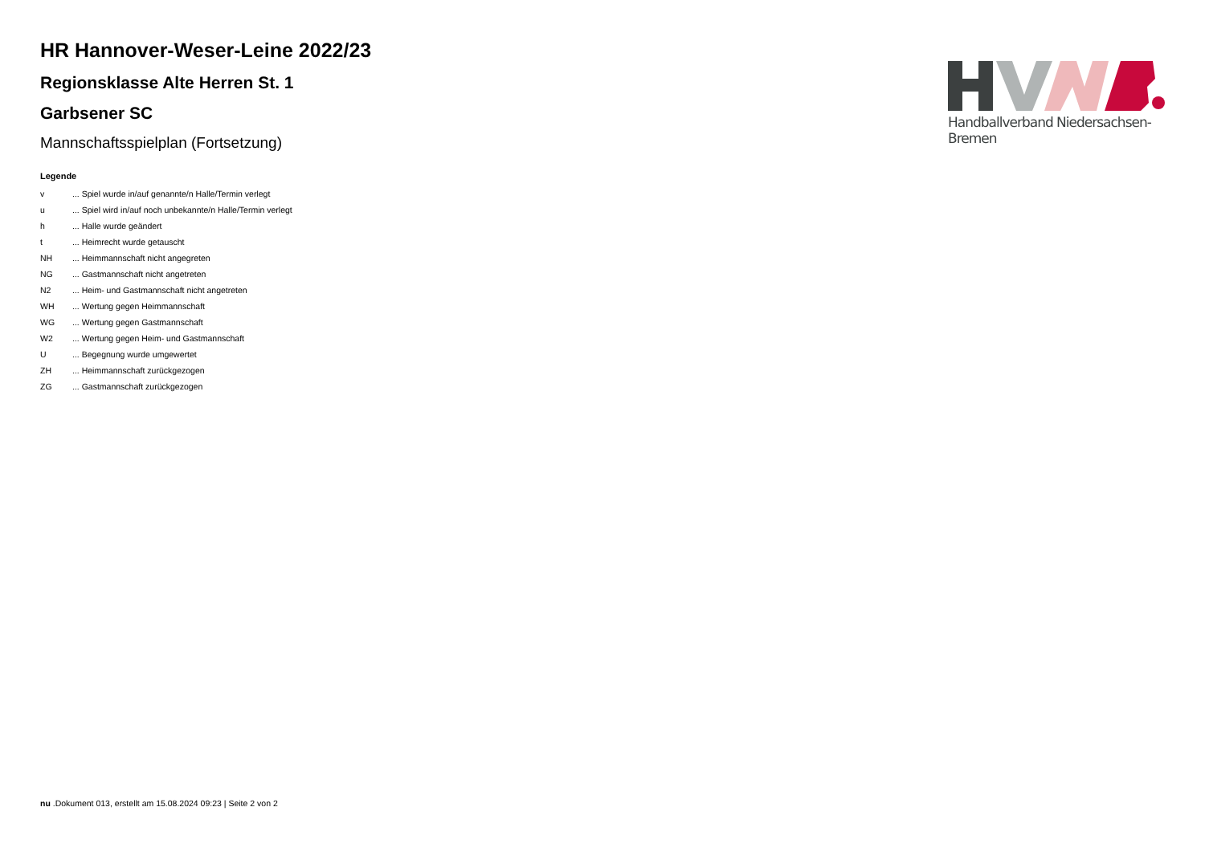HR Hannover-Weser-Leine 2022/23
Regionsklasse Alte Herren St. 1
Garbsener SC
Mannschaftsspielplan (Fortsetzung)
Legende
| v | ... Spiel wurde in/auf genannte/n Halle/Termin verlegt |
| u | ... Spiel wird in/auf noch unbekannte/n Halle/Termin verlegt |
| h | ... Halle wurde geändert |
| t | ... Heimrecht wurde getauscht |
| NH | ... Heimmannschaft nicht angegreten |
| NG | ... Gastmannschaft nicht angetreten |
| N2 | ... Heim- und Gastmannschaft nicht angetreten |
| WH | ... Wertung gegen Heimmannschaft |
| WG | ... Wertung gegen Gastmannschaft |
| W2 | ... Wertung gegen Heim- und Gastmannschaft |
| U | ... Begegnung wurde umgewertet |
| ZH | ... Heimmannschaft zurückgezogen |
| ZG | ... Gastmannschaft zurückgezogen |
Handballverband Niedersachsen-Bremen
nu .Dokument 013, erstellt am 15.08.2024 09:23 | Seite 2 von 2